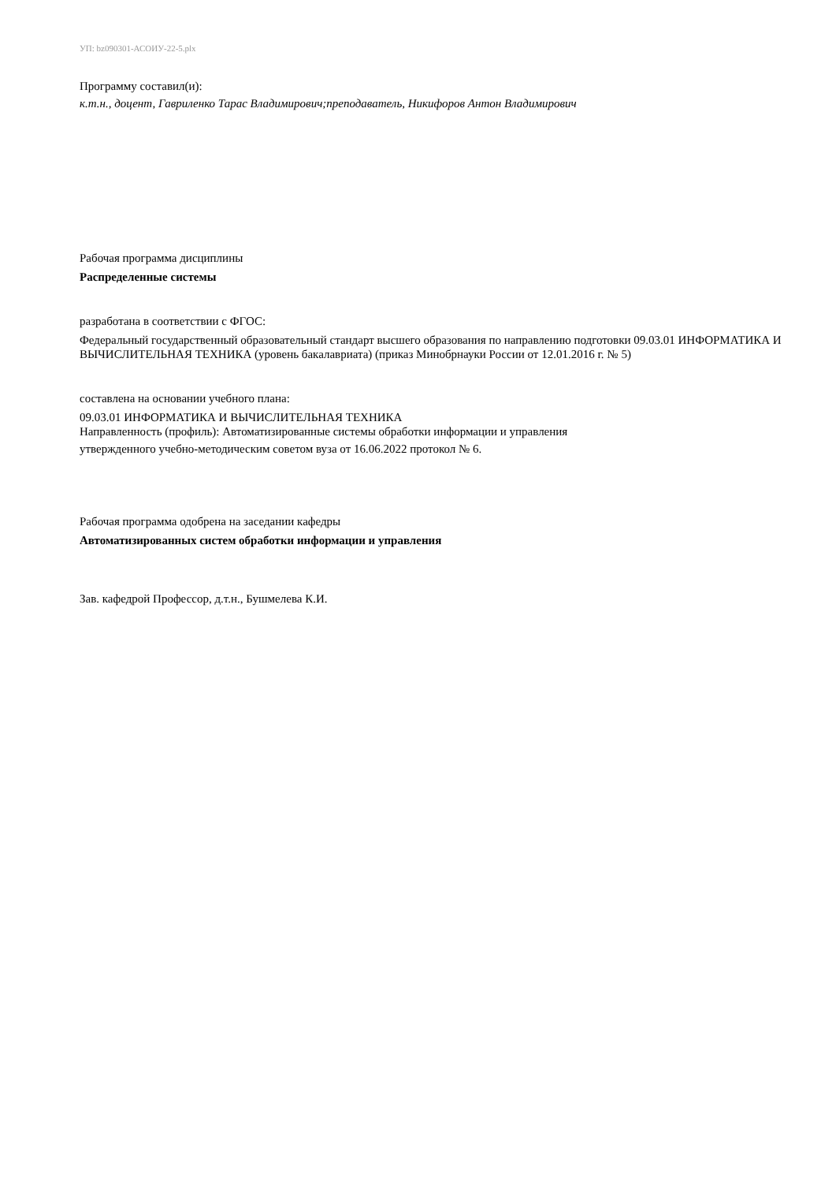УП: bz090301-АСОИУ-22-5.plx
Программу составил(и):
к.т.н., доцент, Гавриленко Тарас Владимирович;преподаватель, Никифоров Антон Владимирович
Рабочая программа дисциплины
Распределенные системы
разработана в соответствии с ФГОС:
Федеральный государственный образовательный стандарт высшего образования по направлению подготовки 09.03.01 ИНФОРМАТИКА И ВЫЧИСЛИТЕЛЬНАЯ ТЕХНИКА (уровень бакалавриата) (приказ Минобрнауки России от 12.01.2016 г. № 5)
составлена на основании учебного плана:
09.03.01 ИНФОРМАТИКА И ВЫЧИСЛИТЕЛЬНАЯ ТЕХНИКА
Направленность (профиль): Автоматизированные системы обработки информации и управления
утвержденного учебно-методическим советом вуза от 16.06.2022 протокол № 6.
Рабочая программа одобрена на заседании кафедры
Автоматизированных систем обработки информации и управления
Зав. кафедрой Профессор, д.т.н., Бушмелева К.И.